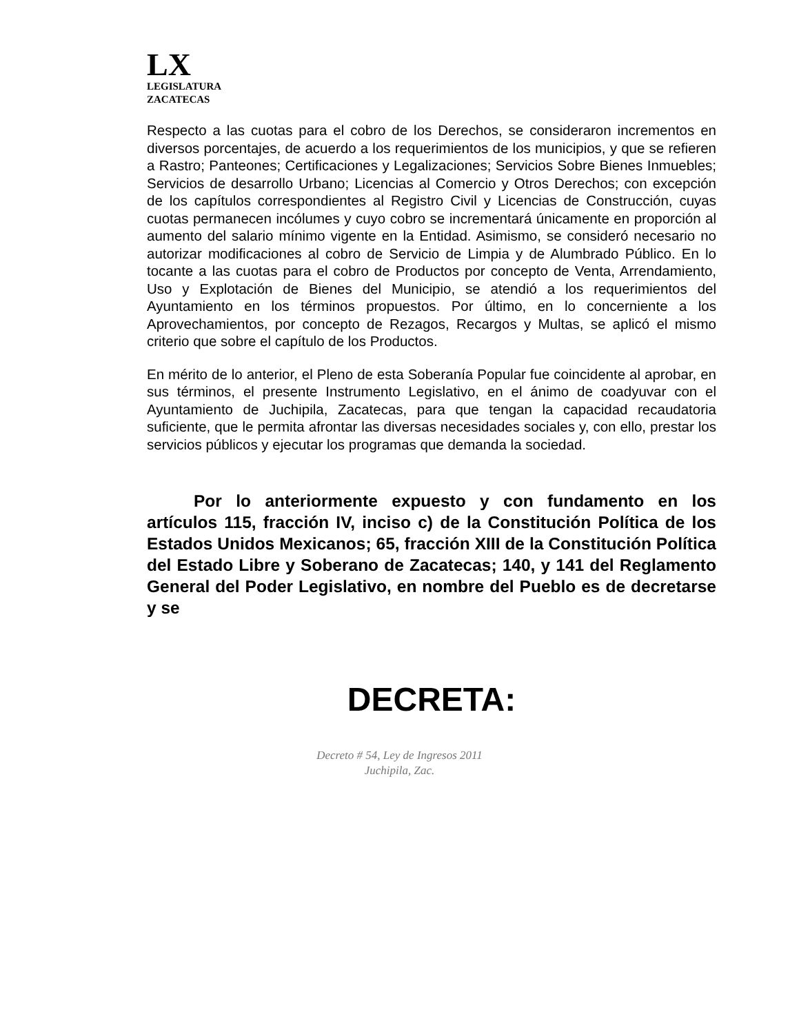LX
LEGISLATURA
ZACATECAS
Respecto a las cuotas para el cobro de los Derechos, se consideraron incrementos en diversos porcentajes, de acuerdo a los requerimientos de los municipios, y que se refieren a Rastro; Panteones; Certificaciones y Legalizaciones; Servicios Sobre Bienes Inmuebles; Servicios de desarrollo Urbano; Licencias al Comercio y Otros Derechos; con excepción de los capítulos correspondientes al Registro Civil y Licencias de Construcción, cuyas cuotas permanecen incólumes y cuyo cobro se incrementará únicamente en proporción al aumento del salario mínimo vigente en la Entidad. Asimismo, se consideró necesario no autorizar modificaciones al cobro de Servicio de Limpia y de Alumbrado Público. En lo tocante a las cuotas para el cobro de Productos por concepto de Venta, Arrendamiento, Uso y Explotación de Bienes del Municipio, se atendió a los requerimientos del Ayuntamiento en los términos propuestos. Por último, en lo concerniente a los Aprovechamientos, por concepto de Rezagos, Recargos y Multas, se aplicó el mismo criterio que sobre el capítulo de los Productos.
En mérito de lo anterior, el Pleno de esta Soberanía Popular fue coincidente al aprobar, en sus términos, el presente Instrumento Legislativo, en el ánimo de coadyuvar con el Ayuntamiento de Juchipila, Zacatecas, para que tengan la capacidad recaudatoria suficiente, que le permita afrontar las diversas necesidades sociales y, con ello, prestar los servicios públicos y ejecutar los programas que demanda la sociedad.
Por lo anteriormente expuesto y con fundamento en los artículos 115, fracción IV, inciso c) de la Constitución Política de los Estados Unidos Mexicanos; 65, fracción XIII de la Constitución Política del Estado Libre y Soberano de Zacatecas; 140, y 141 del Reglamento General del Poder Legislativo, en nombre del Pueblo es de decretarse y se
DECRETA:
Decreto # 54, Ley de Ingresos 2011
Juchipila, Zac.